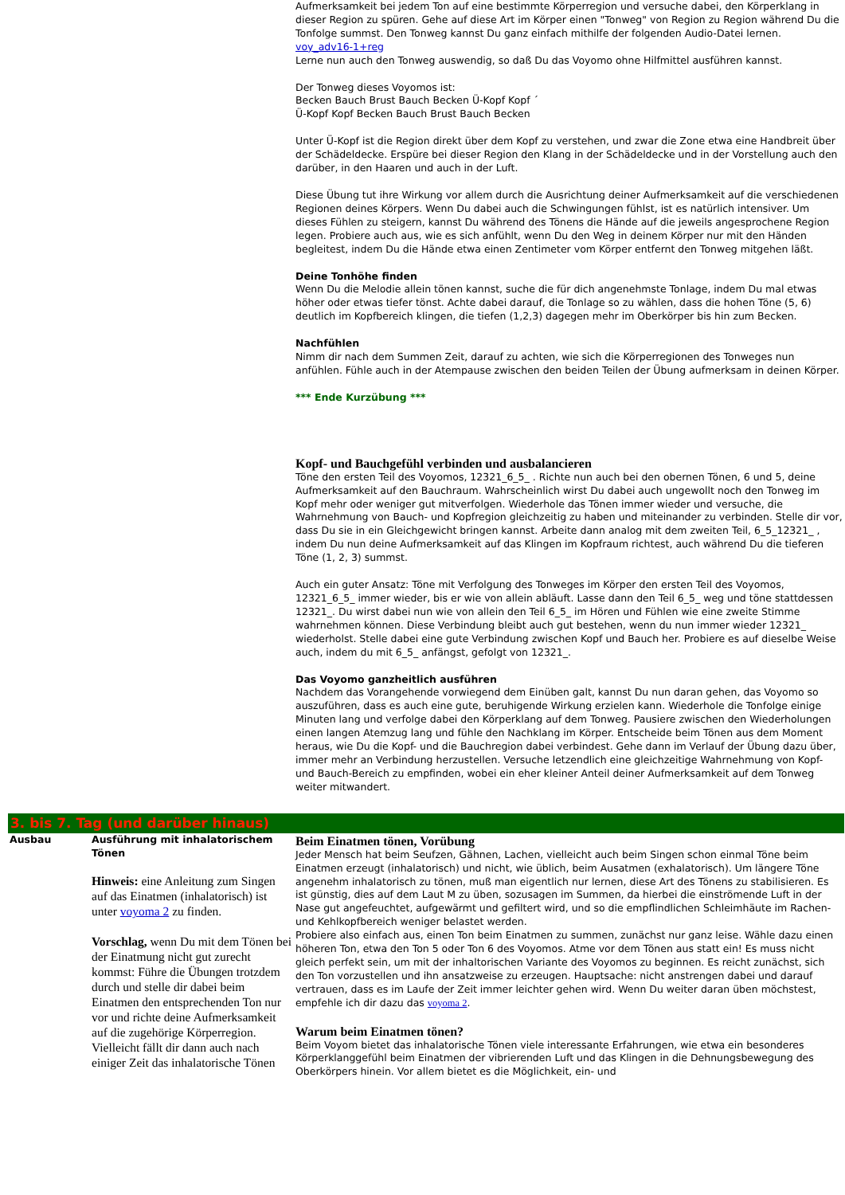| | | Aufmerksamkeit bei jedem Ton auf eine bestimmte Körperregion und versuche dabei, den Körperklang in dieser Region zu spüren. Gehe auf diese Art im Körper einen "Tonweg" von Region zu Region während Du die Tonfolge summst. Den Tonweg kannst Du ganz einfach mithilfe der folgenden Audio-Datei lernen. voy_adv16-1+reg Lerne nun auch den Tonweg auswendig, so daß Du das Voyomo ohne Hilfmittel ausführen kannst. Der Tonweg dieses Voyomos ist: Becken Bauch Brust Bauch Becken Ü-Kopf Kopf ´ Ü-Kopf Kopf Becken Bauch Brust Bauch Becken Unter Ü-Kopf ist die Region direkt über dem Kopf zu verstehen, und zwar die Zone etwa eine Handbreit über der Schädeldecke. Erspüre bei dieser Region den Klang in der Schädeldecke und in der Vorstellung auch den darüber, in den Haaren und auch in der Luft. Diese Übung tut ihre Wirkung vor allem durch die Ausrichtung deiner Aufmerksamkeit auf die verschiedenen Regionen deines Körpers. Wenn Du dabei auch die Schwingungen fühlst, ist es natürlich intensiver. Um dieses Fühlen zu steigern, kannst Du während des Tönens die Hände auf die jeweils angesprochene Region legen. Probiere auch aus, wie es sich anfühlt, wenn Du den Weg in deinem Körper nur mit den Händen begleitest, indem Du die Hände etwa einen Zentimeter vom Körper entfernt den Tonweg mitgehen läßt. Deine Tonhöhe finden Wenn Du die Melodie allein tönen kannst, suche die für dich angenehmste Tonlage, indem Du mal etwas höher oder etwas tiefer tönst. Achte dabei darauf, die Tonlage so zu wählen, dass die hohen Töne (5, 6) deutlich im Kopfbereich klingen, die tiefen (1,2,3) dagegen mehr im Oberkörper bis hin zum Becken. Nachfühlen Nimm dir nach dem Summen Zeit, darauf zu achten, wie sich die Körperregionen des Tonweges nun anfühlen. Fühle auch in der Atempause zwischen den beiden Teilen der Übung aufmerksam in deinen Körper. *** Ende Kurzübung *** Kopf- und Bauchgefühl verbinden und ausbalancieren Töne den ersten Teil des Voyomos, 12321_6_5_ . Richte nun auch bei den obernen Tönen, 6 und 5, deine Aufmerksamkeit auf den Bauchraum. Wahrscheinlich wirst Du dabei auch ungewollt noch den Tonweg im Kopf mehr oder weniger gut mitverfolgen. Wiederhole das Tönen immer wieder und versuche, die Wahrnehmung von Bauch- und Kopfregion gleichzeitig zu haben und miteinander zu verbinden. Stelle dir vor, dass Du sie in ein Gleichgewicht bringen kannst. Arbeite dann analog mit dem zweiten Teil, 6_5_12321_ , indem Du nun deine Aufmerksamkeit auf das Klingen im Kopfraum richtest, auch während Du die tieferen Töne (1, 2, 3) summst. Auch ein guter Ansatz: Töne mit Verfolgung des Tonweges im Körper den ersten Teil des Voyomos, 12321_6_5_ immer wieder, bis er wie von allein abläuft. Lasse dann den Teil 6_5_ weg und töne stattdessen 12321_. Du wirst dabei nun wie von allein den Teil 6_5_ im Hören und Fühlen wie eine zweite Stimme wahrnehmen können. Diese Verbindung bleibt auch gut bestehen, wenn du nun immer wieder 12321_ wiederholst. Stelle dabei eine gute Verbindung zwischen Kopf und Bauch her. Probiere es auf dieselbe Weise auch, indem du mit 6_5_ anfängst, gefolgt von 12321_. Das Voyomo ganzheitlich ausführen Nachdem das Vorangehende vorwiegend dem Einüben galt, kannst Du nun daran gehen, das Voyomo so auszuführen, dass es auch eine gute, beruhigende Wirkung erzielen kann. Wiederhole die Tonfolge einige Minuten lang und verfolge dabei den Körperklang auf dem Tonweg. Pausiere zwischen den Wiederholungen einen langen Atemzug lang und fühle den Nachklang im Körper. Entscheide beim Tönen aus dem Moment heraus, wie Du die Kopf- und die Bauchregion dabei verbindest. Gehe dann im Verlauf der Übung dazu über, immer mehr an Verbindung herzustellen. Versuche letzendlich eine gleichzeitige Wahrnehmung von Kopf- und Bauch-Bereich zu empfinden, wobei ein eher kleiner Anteil deiner Aufmerksamkeit auf dem Tonweg weiter mitwandert. |
| 3. bis 7. Tag (und darüber hinaus) | | |
| Ausbau | Ausführung mit inhalatorischem Tönen Hinweis: eine Anleitung zum Singen auf das Einatmen (inhalatorisch) ist unter voyoma 2 zu finden. Vorschlag, wenn Du mit dem Tönen bei der Einatmung nicht gut zurecht kommst: Führe die Übungen trotzdem durch und stelle dir dabei beim Einatmen den entsprechenden Ton nur vor und richte deine Aufmerksamkeit auf die zugehörige Körperregion. Vielleicht fällt dir dann auch nach einiger Zeit das inhalatorische Tönen | Beim Einatmen tönen, Vorübung Jeder Mensch hat beim Seufzen, Gähnen, Lachen, vielleicht auch beim Singen schon einmal Töne beim Einatmen erzeugt (inhalatorisch) und nicht, wie üblich, beim Ausatmen (exhalatorisch). Um längere Töne angenehm inhalatorisch zu tönen, muß man eigentlich nur lernen, diese Art des Tönens zu stabilisieren. Es ist günstig, dies auf dem Laut M zu üben, sozusagen im Summen, da hierbei die einströmende Luft in der Nase gut angefeuchtet, aufgewärmt und gefiltert wird, und so die empflindlichen Schleimhäute im Rachen- und Kehlkopfbereich weniger belastet werden. Probiere also einfach aus, einen Ton beim Einatmen zu summen, zunächst nur ganz leise. Wähle dazu einen höheren Ton, etwa den Ton 5 oder Ton 6 des Voyomos. Atme vor dem Tönen aus statt ein! Es muss nicht gleich perfekt sein, um mit der inhaltorischen Variante des Voyomos zu beginnen. Es reicht zunächst, sich den Ton vorzustellen und ihn ansatzweise zu erzeugen. Hauptsache: nicht anstrengen dabei und darauf vertrauen, dass es im Laufe der Zeit immer leichter gehen wird. Wenn Du weiter daran üben möchstest, empfehle ich dir dazu das voyoma 2 . Warum beim Einatmen tönen? Beim Voyom bietet das inhalatorische Tönen viele interessante Erfahrungen, wie etwa ein besonderes Körperklanggefühl beim Einatmen der vibrierenden Luft und das Klingen in die Dehnungsbewegung des Oberkörpers hinein. Vor allem bietet es die Möglichkeit, ein- und |